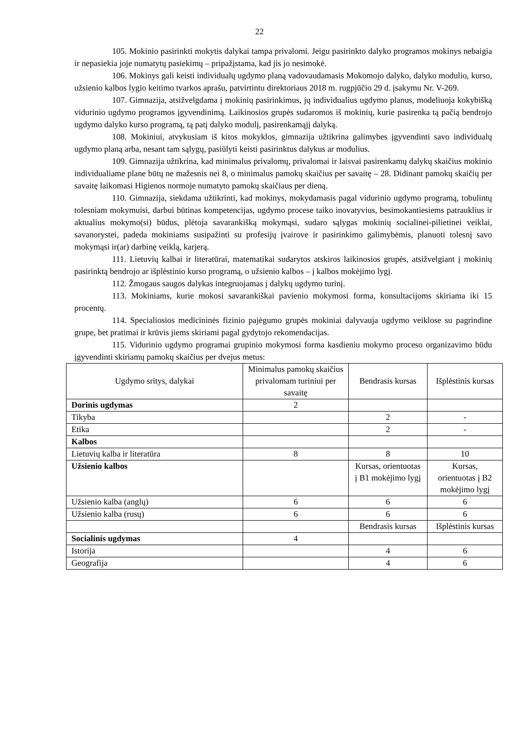22
105. Mokinio pasirinkti mokytis dalykai tampa privalomi. Jeigu pasirinkto dalyko programos mokinys nebaigia ir nepasiekia joje numatytų pasiekimų – pripažįstama, kad jis jo nesimokė.
106. Mokinys gali keisti individualų ugdymo planą vadovaudamasis Mokomojo dalyko, dalyko modulio, kurso, užsienio kalbos lygio keitimo tvarkos aprašu, patvirtintu direktoriaus 2018 m. rugpjūčio 29 d. įsakymu Nr. V-269.
107. Gimnazija, atsižvelgdama į mokinių pasirinkimus, jų individualius ugdymo planus, modeliuoja kokybišką vidurinio ugdymo programos įgyvendinimą. Laikinosios grupės sudaromos iš mokinių, kurie pasirenka tą pačią bendrojo ugdymo dalyko kurso programą, tą patį dalyko modulį, pasirenkamąjį dalyką.
108. Mokiniui, atvykusiam iš kitos mokyklos, gimnazija užtikrina galimybes įgyvendinti savo individualų ugdymo planą arba, nesant tam sąlygų, pasiūlyti keisti pasirinktus dalykus ar modulius.
109. Gimnazija užtikrina, kad minimalus privalomų, privalomai ir laisvai pasirenkamų dalykų skaičius mokinio individualiame plane būtų ne mažesnis nei 8, o minimalus pamokų skaičius per savaitę – 28. Didinant pamokų skaičių per savaitę laikomasi Higienos normoje numatyto pamokų skaičiaus per dieną.
110. Gimnazija, siekdama užtikrinti, kad mokinys, mokydamasis pagal vidurinio ugdymo programą, tobulintų tolesniam mokymuisi, darbui būtinas kompetencijas, ugdymo procese taiko inovatyvius, besimokantiesiems patrauklius ir aktualius mokymo(si) būdus, plėtoja savarankišką mokymąsi, sudaro sąlygas mokinių socialinei-pilietinei veiklai, savanorystei, padeda mokiniams susipažinti su profesijų įvairove ir pasirinkimo galimybėmis, planuoti tolesnį savo mokymąsi ir(ar) darbinę veiklą, karjerą.
111. Lietuvių kalbai ir literatūrai, matematikai sudarytos atskiros laikinosios grupės, atsižvelgiant į mokinių pasirinktą bendrojo ar išplėstinio kurso programą, o užsienio kalbos – į kalbos mokėjimo lygį.
112. Žmogaus saugos dalykas integruojamas į dalykų ugdymo turinį.
113. Mokiniams, kurie mokosi savarankiškai pavienio mokymosi forma, konsultacijoms skiriama iki 15 procentų.
114. Specialiosios medicininės fizinio pajėgumo grupės mokiniai dalyvauja ugdymo veiklose su pagrindine grupe, bet pratimai ir krūvis jiems skiriami pagal gydytojo rekomendacijas.
115. Vidurinio ugdymo programai grupinio mokymosi forma kasdieniu mokymo proceso organizavimo būdu įgyvendinti skiriamų pamokų skaičius per dvejus metus:
| Ugdymo sritys, dalykai | Minimalus pamokų skaičius privalomam turiniui per savaitę | Bendrasis kursas | Išplėstinis kursas |
| Dorinis ugdymas | 2 | | |
| Tikyba | | 2 | - |
| Etika | | 2 | - |
| Kalbos | | | |
| Lietuvių kalba ir literatūra | 8 | 8 | 10 |
| Užsienio kalbos | | Kursas, orientuotas į B1 mokėjimo lygį | Kursas, orientuotas į B2 mokėjimo lygį |
| Užsienio kalba (anglų) | 6 | 6 | 6 |
| Užsienio kalba (rusų) | 6 | 6 | 6 |
| | | Bendrasis kursas | Išplėstinis kursas |
| Socialinis ugdymas | 4 | | |
| Istorija | | 4 | 6 |
| Geografija | | 4 | 6 |